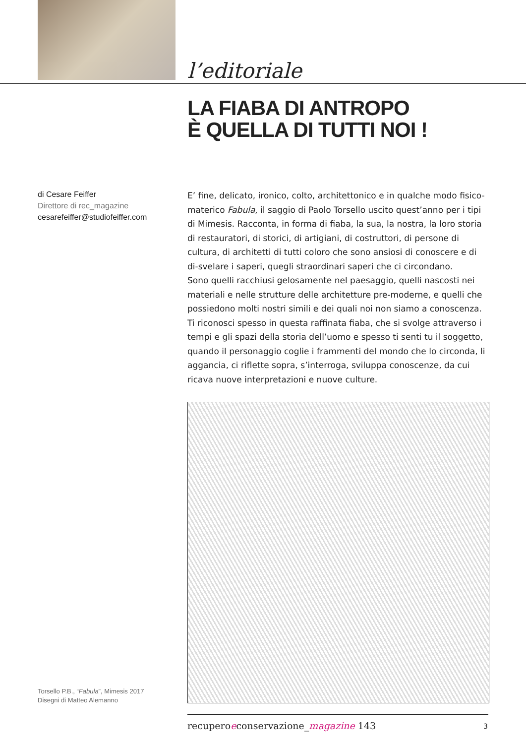l’editoriale
LA FIABA DI ANTROPO
È QUELLA DI TUTTI NOI !
di Cesare Feiffer
Direttore di rec_magazine
cesarefeiffer@studiofeiffer.com
E’ fine, delicato, ironico, colto, architettonico e in qualche modo fisico-materico Fabula, il saggio di Paolo Torsello uscito quest’anno per i tipi di Mimesis. Racconta, in forma di fiaba, la sua, la nostra, la loro storia di restauratori, di storici, di artigiani, di costruttori, di persone di cultura, di architetti di tutti coloro che sono ansiosi di conoscere e di di-svelare i saperi, quegli straordinari saperi che ci circondano.
Sono quelli racchiusi gelosamente nel paesaggio, quelli nascosti nei materiali e nelle strutture delle architetture pre-moderne, e quelli che possiedono molti nostri simili e dei quali noi non siamo a conoscenza.
Ti riconosci spesso in questa raffinata fiaba, che si svolge attraverso i tempi e gli spazi della storia dell’uomo e spesso ti senti tu il soggetto, quando il personaggio coglie i frammenti del mondo che lo circonda, li aggancia, ci riflette sopra, s’interroga, sviluppa conoscenze, da cui ricava nuove interpretazioni e nuove culture.
Torsello P.B., “Fabula”, Mimesis 2017
Disegni di Matteo Alemanno
recuperoeconservazione_magazine 143
3